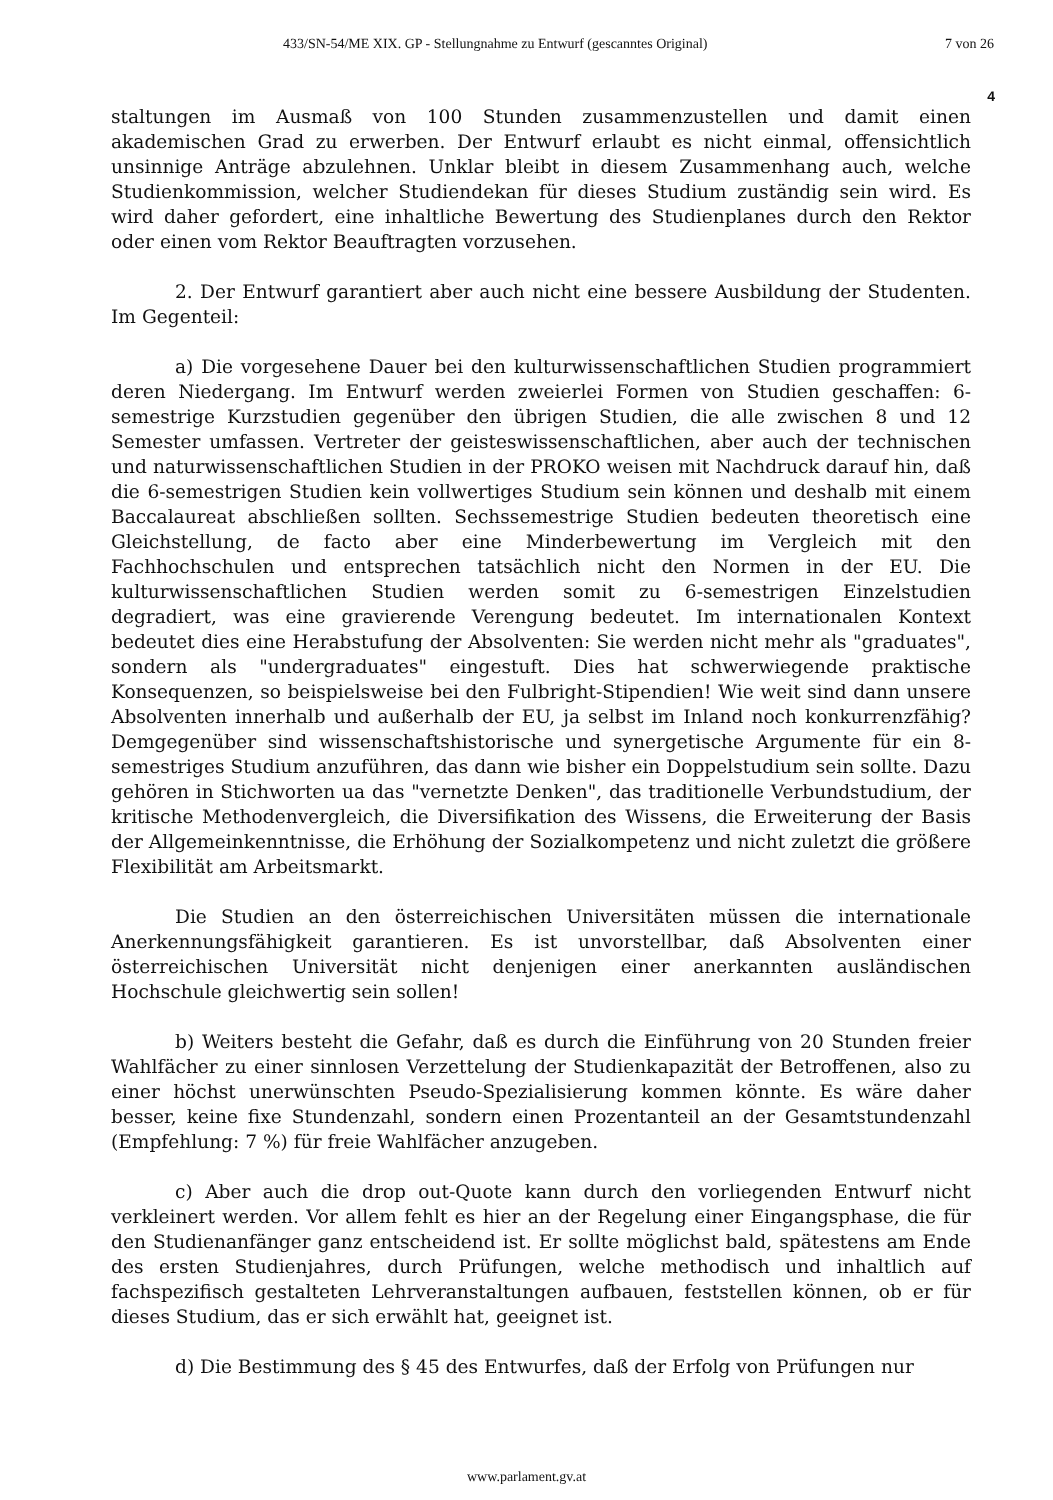433/SN-54/ME XIX. GP - Stellungnahme zu Entwurf (gescanntes Original) 7 von 26
4
staltungen im Ausmaß von 100 Stunden zusammenzustellen und damit einen akademischen Grad zu erwerben. Der Entwurf erlaubt es nicht einmal, offensichtlich unsinnige Anträge abzulehnen. Unklar bleibt in diesem Zusammenhang auch, welche Studienkommission, welcher Studiendekan für dieses Studium zuständig sein wird. Es wird daher gefordert, eine inhaltliche Bewertung des Studienplanes durch den Rektor oder einen vom Rektor Beauftragten vorzusehen.
2. Der Entwurf garantiert aber auch nicht eine bessere Ausbildung der Studenten. Im Gegenteil:
a) Die vorgesehene Dauer bei den kulturwissenschaftlichen Studien programmiert deren Niedergang. Im Entwurf werden zweierlei Formen von Studien geschaffen: 6-semestrige Kurzstudien gegenüber den übrigen Studien, die alle zwischen 8 und 12 Semester umfassen. Vertreter der geisteswissenschaftlichen, aber auch der technischen und naturwissenschaftlichen Studien in der PROKO weisen mit Nachdruck darauf hin, daß die 6-semestrigen Studien kein vollwertiges Studium sein können und deshalb mit einem Baccalaureat abschließen sollten. Sechssemestrige Studien bedeuten theoretisch eine Gleichstellung, de facto aber eine Minderbewertung im Vergleich mit den Fachhochschulen und entsprechen tatsächlich nicht den Normen in der EU. Die kulturwissenschaftlichen Studien werden somit zu 6-semestrigen Einzelstudien degradiert, was eine gravierende Verengung bedeutet. Im internationalen Kontext bedeutet dies eine Herabstufung der Absolventen: Sie werden nicht mehr als "graduates", sondern als "undergraduates" eingestuft. Dies hat schwerwiegende praktische Konsequenzen, so beispielsweise bei den Fulbright-Stipendien! Wie weit sind dann unsere Absolventen innerhalb und außerhalb der EU, ja selbst im Inland noch konkurrenzfähig? Demgegenüber sind wissenschaftshistorische und synergetische Argumente für ein 8-semestriges Studium anzuführen, das dann wie bisher ein Doppelstudium sein sollte. Dazu gehören in Stichworten ua das "vernetzte Denken", das traditionelle Verbundstudium, der kritische Methodenvergleich, die Diversifikation des Wissens, die Erweiterung der Basis der Allgemeinkenntnisse, die Erhöhung der Sozialkompetenz und nicht zuletzt die größere Flexibilität am Arbeitsmarkt.
Die Studien an den österreichischen Universitäten müssen die internationale Anerkennungsfähigkeit garantieren. Es ist unvorstellbar, daß Absolventen einer österreichischen Universität nicht denjenigen einer anerkannten ausländischen Hochschule gleichwertig sein sollen!
b) Weiters besteht die Gefahr, daß es durch die Einführung von 20 Stunden freier Wahlfächer zu einer sinnlosen Verzettelung der Studienkapazität der Betroffenen, also zu einer höchst unerwünschten Pseudo-Spezialisierung kommen könnte. Es wäre daher besser, keine fixe Stundenzahl, sondern einen Prozentanteil an der Gesamtstundenzahl (Empfehlung: 7 %) für freie Wahlfächer anzugeben.
c) Aber auch die drop out-Quote kann durch den vorliegenden Entwurf nicht verkleinert werden. Vor allem fehlt es hier an der Regelung einer Eingangsphase, die für den Studienanfänger ganz entscheidend ist. Er sollte möglichst bald, spätestens am Ende des ersten Studienjahres, durch Prüfungen, welche methodisch und inhaltlich auf fachspezifisch gestalteten Lehrveranstaltungen aufbauen, feststellen können, ob er für dieses Studium, das er sich erwählt hat, geeignet ist.
d) Die Bestimmung des § 45 des Entwurfes, daß der Erfolg von Prüfungen nur
www.parlament.gv.at